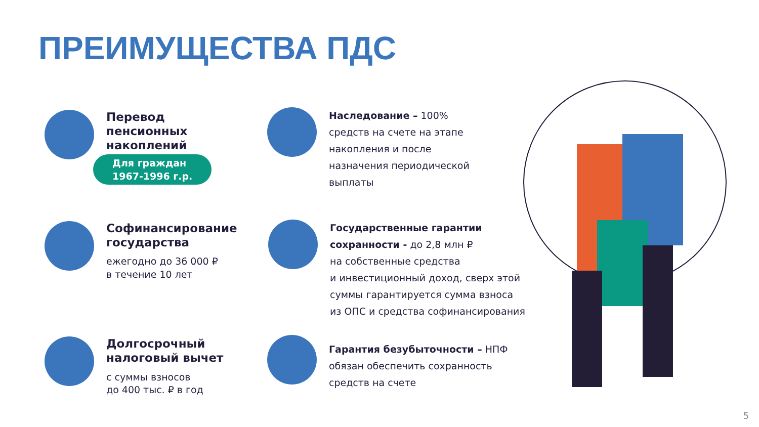ПРЕИМУЩЕСТВА ПДС
Перевод
пенсионных
накоплений
Для граждан
1967-1996 г.р.
Софинансирование
государства
ежегодно до 36 000 ₽
в течение 10 лет
Долгосрочный
налоговый вычет
с суммы взносов
до 400 тыс. ₽ в год
Наследование – 100%
средств на счете на этапе
накопления и после
назначения периодической
выплаты
Государственные гарантии
сохранности - до 2,8 млн ₽
на собственные средства
и инвестиционный доход, сверх этой
суммы гарантируется сумма взноса
из ОПС и средства софинансирования
Гарантия безубыточности – НПФ
обязан обеспечить сохранность
средств на счете
5